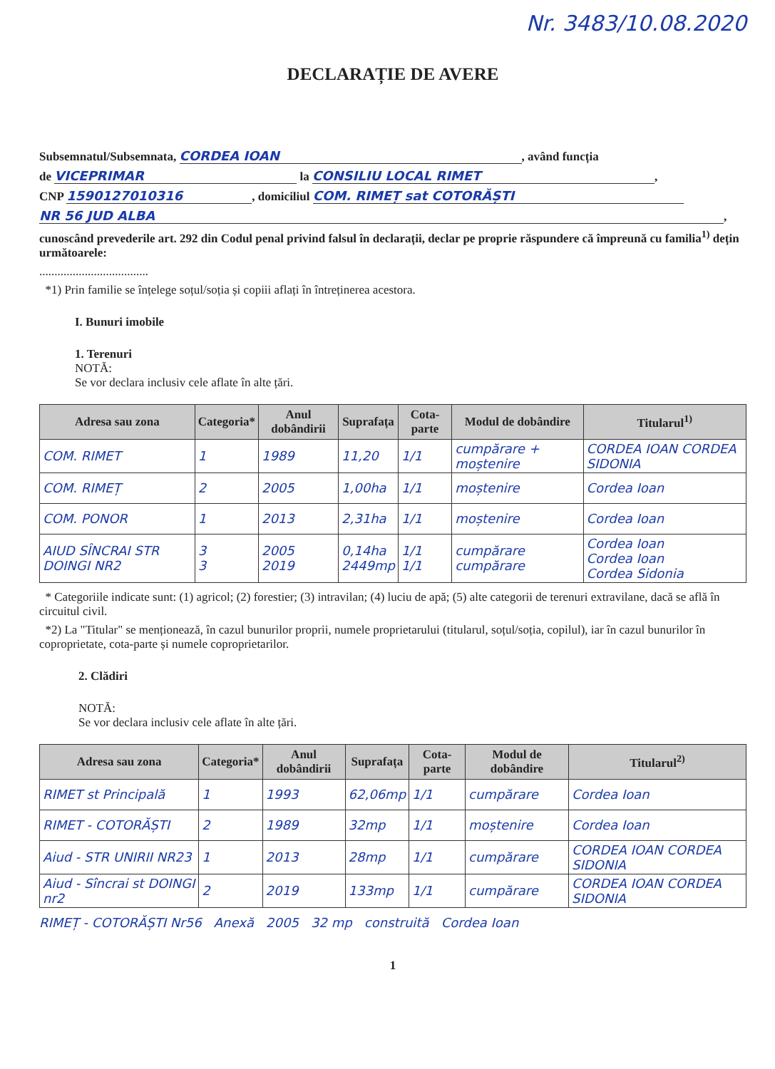Nr. 3483/10.08.2020
DECLARAȚIE DE AVERE
Subsemnatul/Subsemnata, CORDEA IOAN, având funcția
de VICEPRIMAR la CONSILIU LOCAL RIMET,
CNP 1590127010316, domiciliul COM. RIMEȚ sat COTORĂȘTI
NR 56 JUD ALBA,
cunoscând prevederile art. 292 din Codul penal privind falsul în declarații, declar pe proprie răspundere că împreună cu familia<sup>1)</sup> dețin următoarele:
....................................
*1) Prin familie se înțelege soțul/soția și copiii aflați în întreținerea acestora.
I. Bunuri imobile
1. Terenuri
NOTĂ:
Se vor declara inclusiv cele aflate în alte țări.
| Adresa sau zona | Categoria* | Anul dobândirii | Suprafața | Cota-parte | Modul de dobândire | Titularul<sup>1)</sup> |
| --- | --- | --- | --- | --- | --- | --- |
| COM. RIMET | 1 | 1989 | 11,20 | 1/1 | cumpărare + moștenire | CORDEA IOAN CORDEA SIDONIA |
| COM. RIMEȚ | 2 | 2005 | 1,00ha | 1/1 | moștenire | Cordea Ioan |
| COM. PONOR | 1 | 2013 | 2,31ha | 1/1 | moștenire | Cordea Ioan |
| AIUD SÎNCRAI STR DOINGI NR2 | 3 3 | 2005 2019 | 0,14ha 2449mp | 1/1 1/1 | cumpărare cumpărare | Cordea Ioan Cordea Ioan Cordea Sidonia |
* Categoriile indicate sunt: (1) agricol; (2) forestier; (3) intravilan; (4) luciu de apă; (5) alte categorii de terenuri extravilane, dacă se află în circuitul civil.
*2) La "Titular" se menționează, în cazul bunurilor proprii, numele proprietarului (titularul, soțul/soția, copilul), iar în cazul bunurilor în coproprietate, cota-parte și numele coproprietarilor.
2. Clădiri
NOTĂ:
Se vor declara inclusiv cele aflate în alte țări.
| Adresa sau zona | Categoria* | Anul dobândirii | Suprafața | Cota-parte | Modul de dobândire | Titularul<sup>2)</sup> |
| --- | --- | --- | --- | --- | --- | --- |
| RIMET st Principală | 1 | 1993 | 62,06mp | 1/1 | cumpărare | Cordea Ioan |
| RIMET - COTORĂȘTI | 2 | 1989 | 32mp | 1/1 | moștenire | Cordea Ioan |
| Aiud - STR UNIRII NR23 | 1 | 2013 | 28mp | 1/1 | cumpărare | CORDEA IOAN CORDEA SIDONIA |
| Aiud - Sîncrai st DOINGI nr2 | 2 | 2019 | 133mp | 1/1 | cumpărare | CORDEA IOAN CORDEA SIDONIA |
RIMEȚ - COTORĂȘTI Nr56 Anexă 2005 32 mp construită Cordea Ioan
1